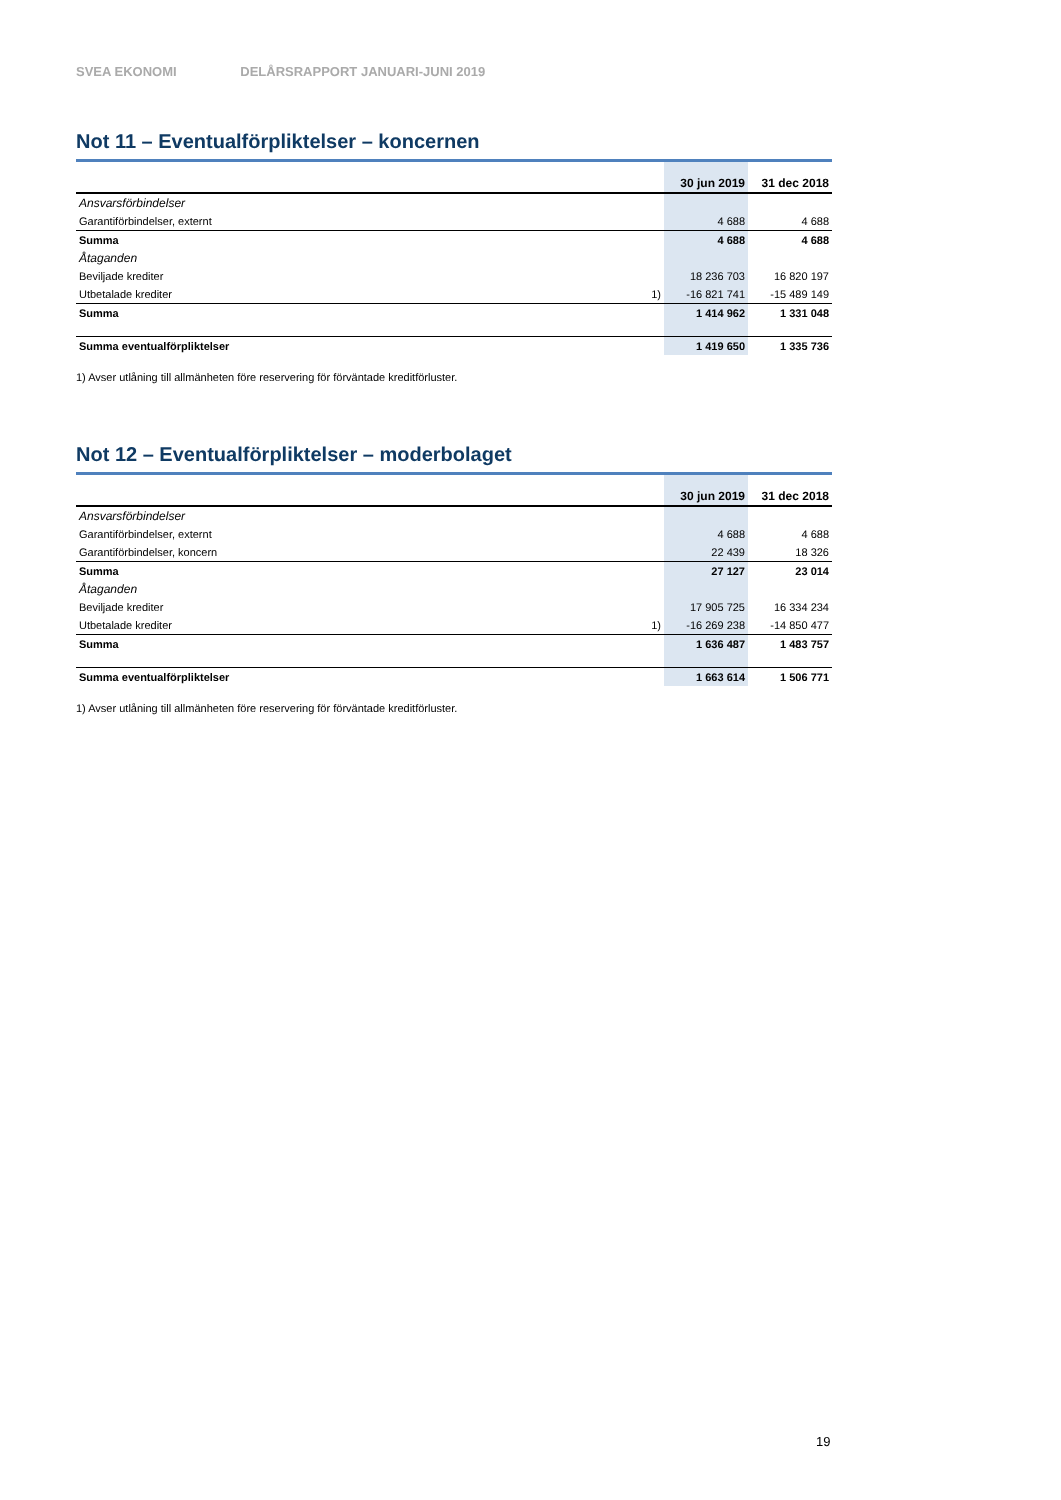SVEA EKONOMI DELÅRSRAPPORT JANUARI-JUNI 2019
Not 11 – Eventualförpliktelser – koncernen
| | | 30 jun 2019 | 31 dec 2018 |
| --- | --- | --- | --- |
| Ansvarsförbindelser | | | |
| Garantiförbindelser, externt | | 4 688 | 4 688 |
| Summa | | 4 688 | 4 688 |
| Åtaganden | | | |
| Beviljade krediter | | 18 236 703 | 16 820 197 |
| Utbetalade krediter | 1) | -16 821 741 | -15 489 149 |
| Summa | | 1 414 962 | 1 331 048 |
| Summa eventualförpliktelser | | 1 419 650 | 1 335 736 |
1) Avser utlåning till allmänheten före reservering för förväntade kreditförluster.
Not 12 – Eventualförpliktelser – moderbolaget
| | | 30 jun 2019 | 31 dec 2018 |
| --- | --- | --- | --- |
| Ansvarsförbindelser | | | |
| Garantiförbindelser, externt | | 4 688 | 4 688 |
| Garantiförbindelser, koncern | | 22 439 | 18 326 |
| Summa | | 27 127 | 23 014 |
| Åtaganden | | | |
| Beviljade krediter | | 17 905 725 | 16 334 234 |
| Utbetalade krediter | 1) | -16 269 238 | -14 850 477 |
| Summa | | 1 636 487 | 1 483 757 |
| Summa eventualförpliktelser | | 1 663 614 | 1 506 771 |
1) Avser utlåning till allmänheten före reservering för förväntade kreditförluster.
19